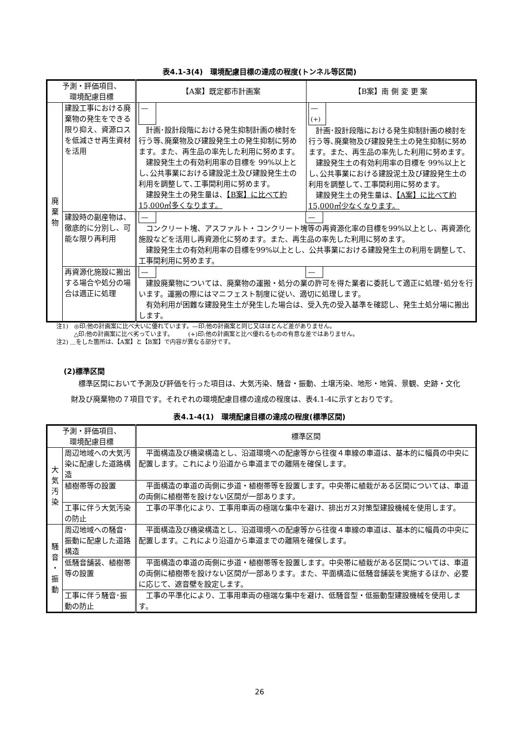表4.1-3(4)　環境配慮目標の達成の程度(トンネル等区間)
| 予測・評価項目、 環境配慮目標 | | 【A案】既定都市計画案 | 【B案】南 側 変 更 案 |
| --- | --- | --- | --- |
| 廃 棄 物 | 建設工事における廃棄物の発生をできる限り抑え、資源ロスを低減させ再生資材を活用 | — 計画･設計段階における発生抑制計画の検討を行う等､廃棄物及び建設発生土の発生抑制に努めます。また、再生品の率先した利用に努めます。 建設発生土の有効利用率の目標を 99%以上とし､公共事業における建設泥土及び建設発生土の利用を調整して､工事間利用に努めます。 建設発生土の発生量は、 【B案】に比べて約 15,000㎥多くなります。 | — (+) 計画･設計段階における発生抑制計画の検討を行う等､廃棄物及び建設発生土の発生抑制に努めます。また、再生品の率先した利用に努めます。 建設発生土の有効利用率の目標を 99%以上とし､公共事業における建設泥土及び建設発生土の利用を調整して､工事間利用に努めます。 建設発生土の発生量は、 【A案】に比べて約 15,000㎥少なくなります。 |
| | 建設時の副産物は、徹底的に分別し、可能な限り再利用 | — — コンクリート塊、アスファルト・コンクリート塊等の再資源化率の目標を99%以上とし、再資源化施設などを活用し再資源化に努めます。また、再生品の率先した利用に努めます。 建設発生土の有効利用率の目標を99%以上とし、公共事業における建設発生土の利用を調整して、工事間利用に努めます。 | |
| | 再資源化施設に搬出する場合や処分の場合は適正に処理 | — — 建設廃棄物については、廃棄物の運搬・処分の業の許可を得た業者に委託して適正に処理･処分を行います。運搬の際にはマニフェスト制度に従い、適切に処理します。 有効利用が困難な建設発生土が発生した場合は、受入先の受入基準を確認し、発生土処分場に搬出します。 | |
注1)　◎印:他の計画案に比べ大いに優れています。—印:他の計画案と同じ又はほとんど差がありません。
　　　△印:他の計画案に比べ劣っています。　　　(+)印:他の計画案と比べ優れるものの有意な差ではありません。
注2) ＿をした箇所は、【A案】と【B案】で内容が異なる部分です。
(2)標準区間
　標準区間において予測及び評価を行った項目は、大気汚染、騒音・振動、土壌汚染、地形・地質、景観、史跡・文化財及び廃棄物の７項目です。それぞれの環境配慮目標の達成の程度は、表4.1-4に示すとおりです。
表4.1-4(1)　環境配慮目標の達成の程度(標準区間)
| 予測・評価項目、 環境配慮目標 | | 標準区間 |
| --- | --- | --- |
| 大 気 汚 染 | 周辺地域への大気汚染に配慮した道路構造 | 平面構造及び橋梁構造とし、沿道環境への配慮等から往復４車線の車道は、基本的に幅員の中央に配置します。これにより沿道から車道までの離隔を確保します。 |
| | 植樹帯等の設置 | 平面構造の車道の両側に歩道・植樹帯等を設置します。中央帯に植栽がある区間については、車道の両側に植樹帯を設けない区間が一部あります。 |
| | 工事に伴う大気汚染の防止 | 工事の平準化により、工事用車両の極端な集中を避け、排出ガス対策型建設機械を使用します。 |
| 騒 音 ・ 振 動 | 周辺地域への騒音･振動に配慮した道路構造 | 平面構造及び橋梁構造とし、沿道環境への配慮等から往復４車線の車道は、基本的に幅員の中央に配置します。これにより沿道から車道までの離隔を確保します。 |
| | 低騒音舗装、植樹帯等の設置 | 平面構造の車道の両側に歩道・植樹帯等を設置します。中央帯に植栽がある区間については、車道の両側に植樹帯を設けない区間が一部あります。また、平面構造に低騒音舗装を実施するほか、必要に応じて、遮音壁を設定します。 |
| | 工事に伴う騒音･振動の防止 | 工事の平準化により、工事用車両の極端な集中を避け、低騒音型・低振動型建設機械を使用します。 |
26